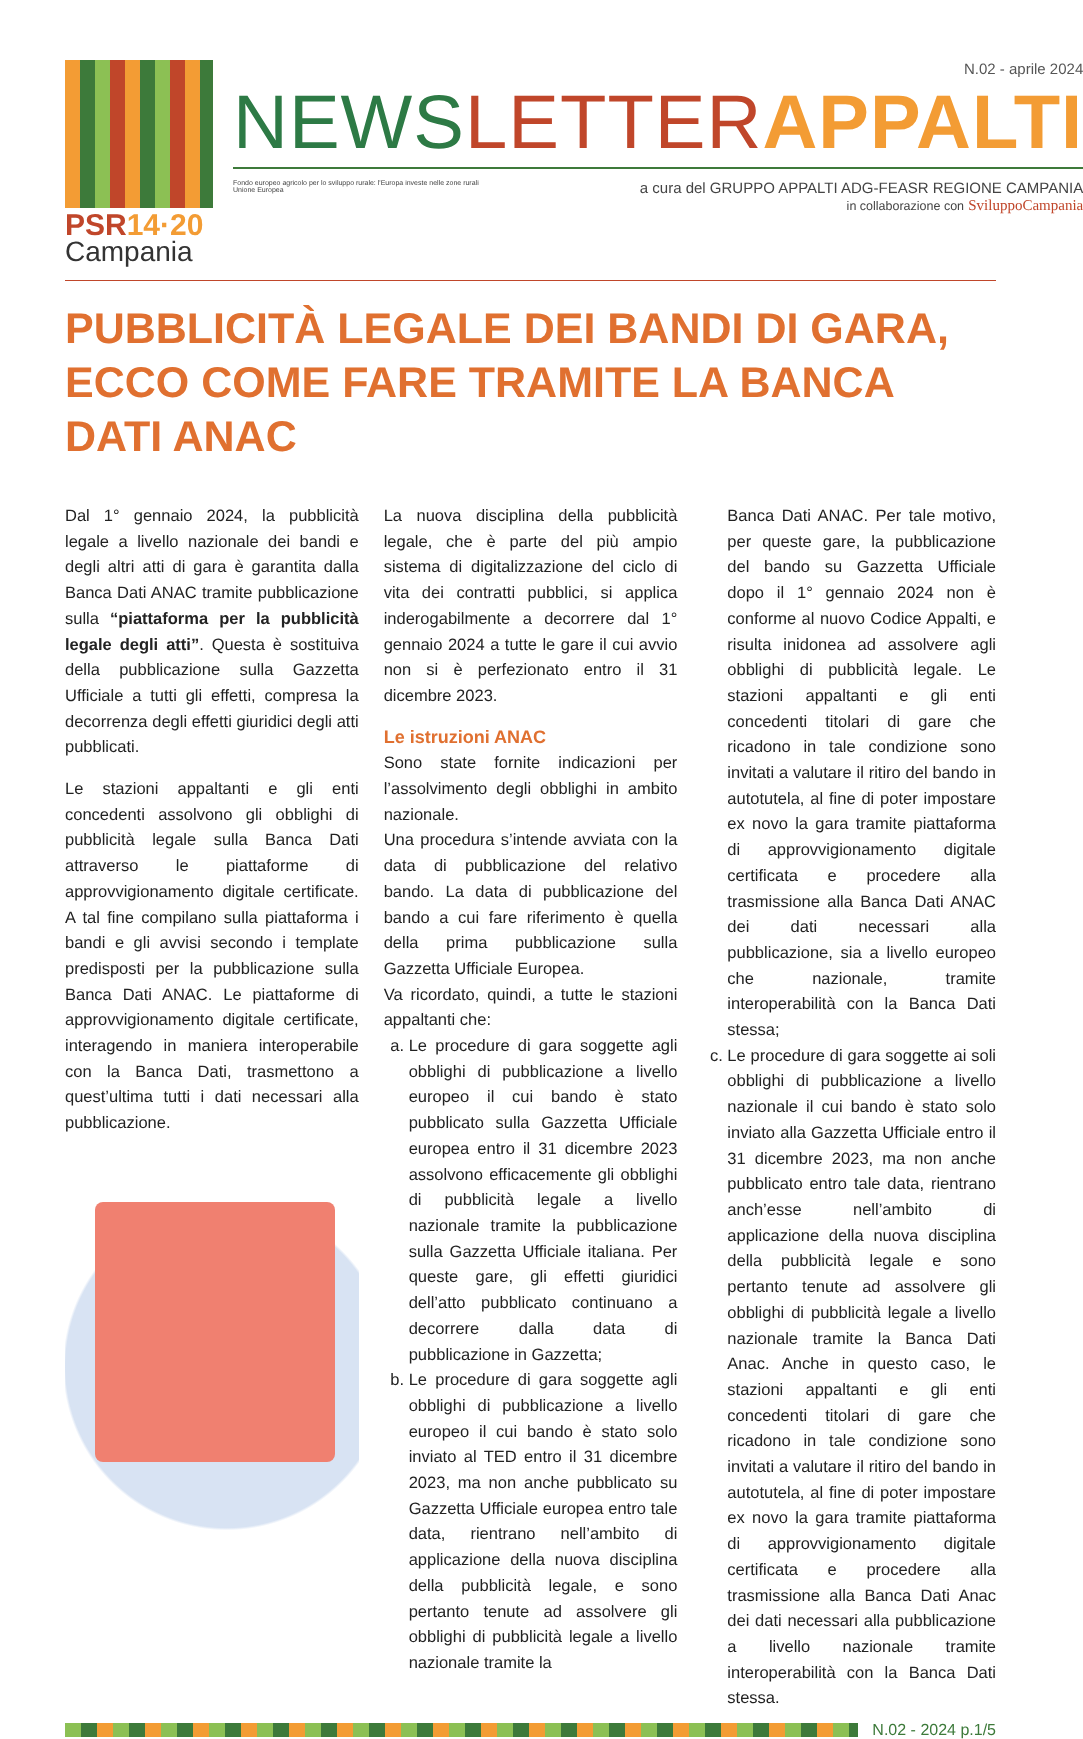PSR14·20
Campania
N.02 - aprile 2024
NEWS LETTER APPALTI
Fondo europeo agricolo per lo sviluppo rurale: l'Europa investe nelle zone rurali
Unione Europea
a cura del GRUPPO APPALTI ADG-FEASR REGIONE CAMPANIA
in collaborazione con SviluppoCampania
PUBBLICITÀ LEGALE DEI BANDI DI GARA, ECCO COME FARE TRAMITE LA BANCA DATI ANAC
Dal 1° gennaio 2024, la pubblicità legale a livello nazionale dei bandi e degli altri atti di gara è garantita dalla Banca Dati ANAC tramite pubblicazione sulla “piattaforma per la pubblicità legale degli atti”. Questa è sostituiva della pubblicazione sulla Gazzetta Ufficiale a tutti gli effetti, compresa la decorrenza degli effetti giuridici degli atti pubblicati.
Le stazioni appaltanti e gli enti concedenti assolvono gli obblighi di pubblicità legale sulla Banca Dati attraverso le piattaforme di approvvigionamento digitale certificate. A tal fine compilano sulla piattaforma i bandi e gli avvisi secondo i template predisposti per la pubblicazione sulla Banca Dati ANAC. Le piattaforme di approvvigionamento digitale certificate, interagendo in maniera interoperabile con la Banca Dati, trasmettono a quest’ultima tutti i dati necessari alla pubblicazione.
La nuova disciplina della pubblicità legale, che è parte del più ampio sistema di digitalizzazione del ciclo di vita dei contratti pubblici, si applica inderogabilmente a decorrere dal 1° gennaio 2024 a tutte le gare il cui avvio non si è perfezionato entro il 31 dicembre 2023.
Le istruzioni ANAC
Sono state fornite indicazioni per l’assolvimento degli obblighi in ambito nazionale.
Una procedura s’intende avviata con la data di pubblicazione del relativo bando. La data di pubblicazione del bando a cui fare riferimento è quella della prima pubblicazione sulla Gazzetta Ufficiale Europea.
Va ricordato, quindi, a tutte le stazioni appaltanti che:
a. Le procedure di gara soggette agli obblighi di pubblicazione a livello europeo il cui bando è stato pubblicato sulla Gazzetta Ufficiale europea entro il 31 dicembre 2023 assolvono efficacemente gli obblighi di pubblicità legale a livello nazionale tramite la pubblicazione sulla Gazzetta Ufficiale italiana. Per queste gare, gli effetti giuridici dell’atto pubblicato continuano a decorrere dalla data di pubblicazione in Gazzetta;
b. Le procedure di gara soggette agli obblighi di pubblicazione a livello europeo il cui bando è stato solo inviato al TED entro il 31 dicembre 2023, ma non anche pubblicato su Gazzetta Ufficiale europea entro tale data, rientrano nell’ambito di applicazione della nuova disciplina della pubblicità legale, e sono pertanto tenute ad assolvere gli obblighi di pubblicità legale a livello nazionale tramite la
Banca Dati ANAC. Per tale motivo, per queste gare, la pubblicazione del bando su Gazzetta Ufficiale dopo il 1° gennaio 2024 non è conforme al nuovo Codice Appalti, e risulta inidonea ad assolvere agli obblighi di pubblicità legale. Le stazioni appaltanti e gli enti concedenti titolari di gare che ricadono in tale condizione sono invitati a valutare il ritiro del bando in autotutela, al fine di poter impostare ex novo la gara tramite piattaforma di approvvigionamento digitale certificata e procedere alla trasmissione alla Banca Dati ANAC dei dati necessari alla pubblicazione, sia a livello europeo che nazionale, tramite interoperabilità con la Banca Dati stessa;
c. Le procedure di gara soggette ai soli obblighi di pubblicazione a livello nazionale il cui bando è stato solo inviato alla Gazzetta Ufficiale entro il 31 dicembre 2023, ma non anche pubblicato entro tale data, rientrano anch’esse nell’ambito di applicazione della nuova disciplina della pubblicità legale e sono pertanto tenute ad assolvere gli obblighi di pubblicità legale a livello nazionale tramite la Banca Dati Anac. Anche in questo caso, le stazioni appaltanti e gli enti concedenti titolari di gare che ricadono in tale condizione sono invitati a valutare il ritiro del bando in autotutela, al fine di poter impostare ex novo la gara tramite piattaforma di approvvigionamento digitale certificata e procedere alla trasmissione alla Banca Dati Anac dei dati necessari alla pubblicazione a livello nazionale tramite interoperabilità con la Banca Dati stessa.
N.02 - 2024 p.1/5